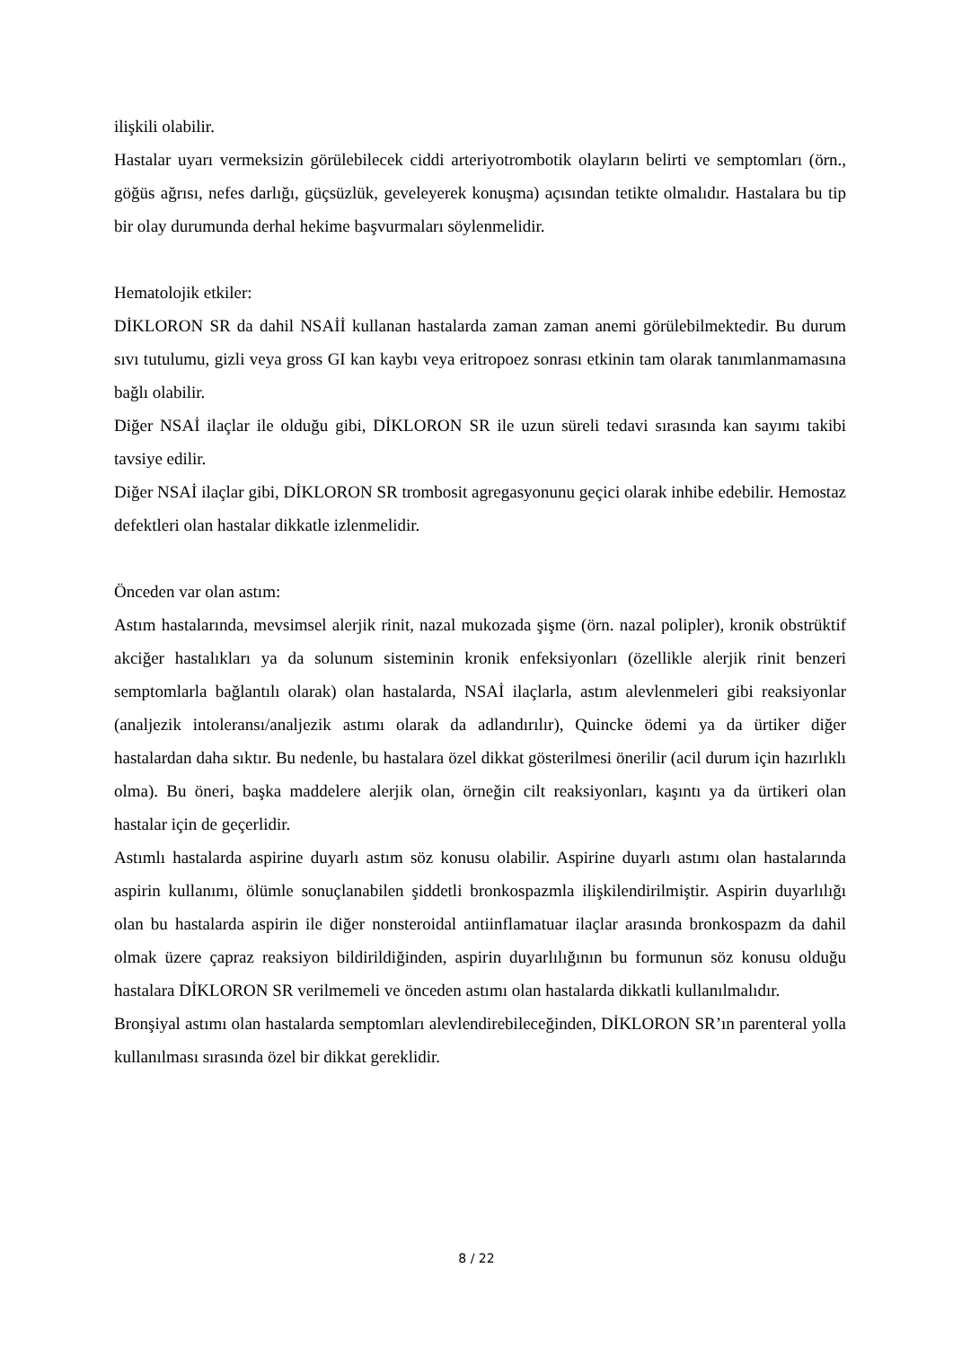ilişkili olabilir.
Hastalar uyarı vermeksizin görülebilecek ciddi arteriyotrombotik olayların belirti ve semptomları (örn., göğüs ağrısı, nefes darlığı, güçsüzlük, geveleyerek konuşma) açısından tetikte olmalıdır. Hastalara bu tip bir olay durumunda derhal hekime başvurmaları söylenmelidir.
Hematolojik etkiler:
DİKLORON SR da dahil NSAİİ kullanan hastalarda zaman zaman anemi görülebilmektedir. Bu durum sıvı tutulumu, gizli veya gross GI kan kaybı veya eritropoez sonrası etkinin tam olarak tanımlanmamasına bağlı olabilir.
Diğer NSAİ ilaçlar ile olduğu gibi, DİKLORON SR ile uzun süreli tedavi sırasında kan sayımı takibi tavsiye edilir.
Diğer NSAİ ilaçlar gibi, DİKLORON SR trombosit agregasyonunu geçici olarak inhibe edebilir. Hemostaz defektleri olan hastalar dikkatle izlenmelidir.
Önceden var olan astım:
Astım hastalarında, mevsimsel alerjik rinit, nazal mukozada şişme (örn. nazal polipler), kronik obstrüktif akciğer hastalıkları ya da solunum sisteminin kronik enfeksiyonları (özellikle alerjik rinit benzeri semptomlarla bağlantılı olarak) olan hastalarda, NSAİ ilaçlarla, astım alevlenmeleri gibi reaksiyonlar (analjezik intoleransı/analjezik astımı olarak da adlandırılır), Quincke ödemi ya da ürtiker diğer hastalardan daha sıktır. Bu nedenle, bu hastalara özel dikkat gösterilmesi önerilir (acil durum için hazırlıklı olma). Bu öneri, başka maddelere alerjik olan, örneğin cilt reaksiyonları, kaşıntı ya da ürtikeri olan hastalar için de geçerlidir.
Astımlı hastalarda aspirine duyarlı astım söz konusu olabilir. Aspirine duyarlı astımı olan hastalarında aspirin kullanımı, ölümle sonuçlanabilen şiddetli bronkospazmla ilişkilendirilmiştir. Aspirin duyarlılığı olan bu hastalarda aspirin ile diğer nonsteroidal antiinflamatuar ilaçlar arasında bronkospazm da dahil olmak üzere çapraz reaksiyon bildirildiğinden, aspirin duyarlılığının bu formunun söz konusu olduğu hastalara DİKLORON SR verilmemeli ve önceden astımı olan hastalarda dikkatli kullanılmalıdır.
Bronşiyal astımı olan hastalarda semptomları alevlendirebileceğinden, DİKLORON SR’ın parenteral yolla kullanılması sırasında özel bir dikkat gereklidir.
8 / 22